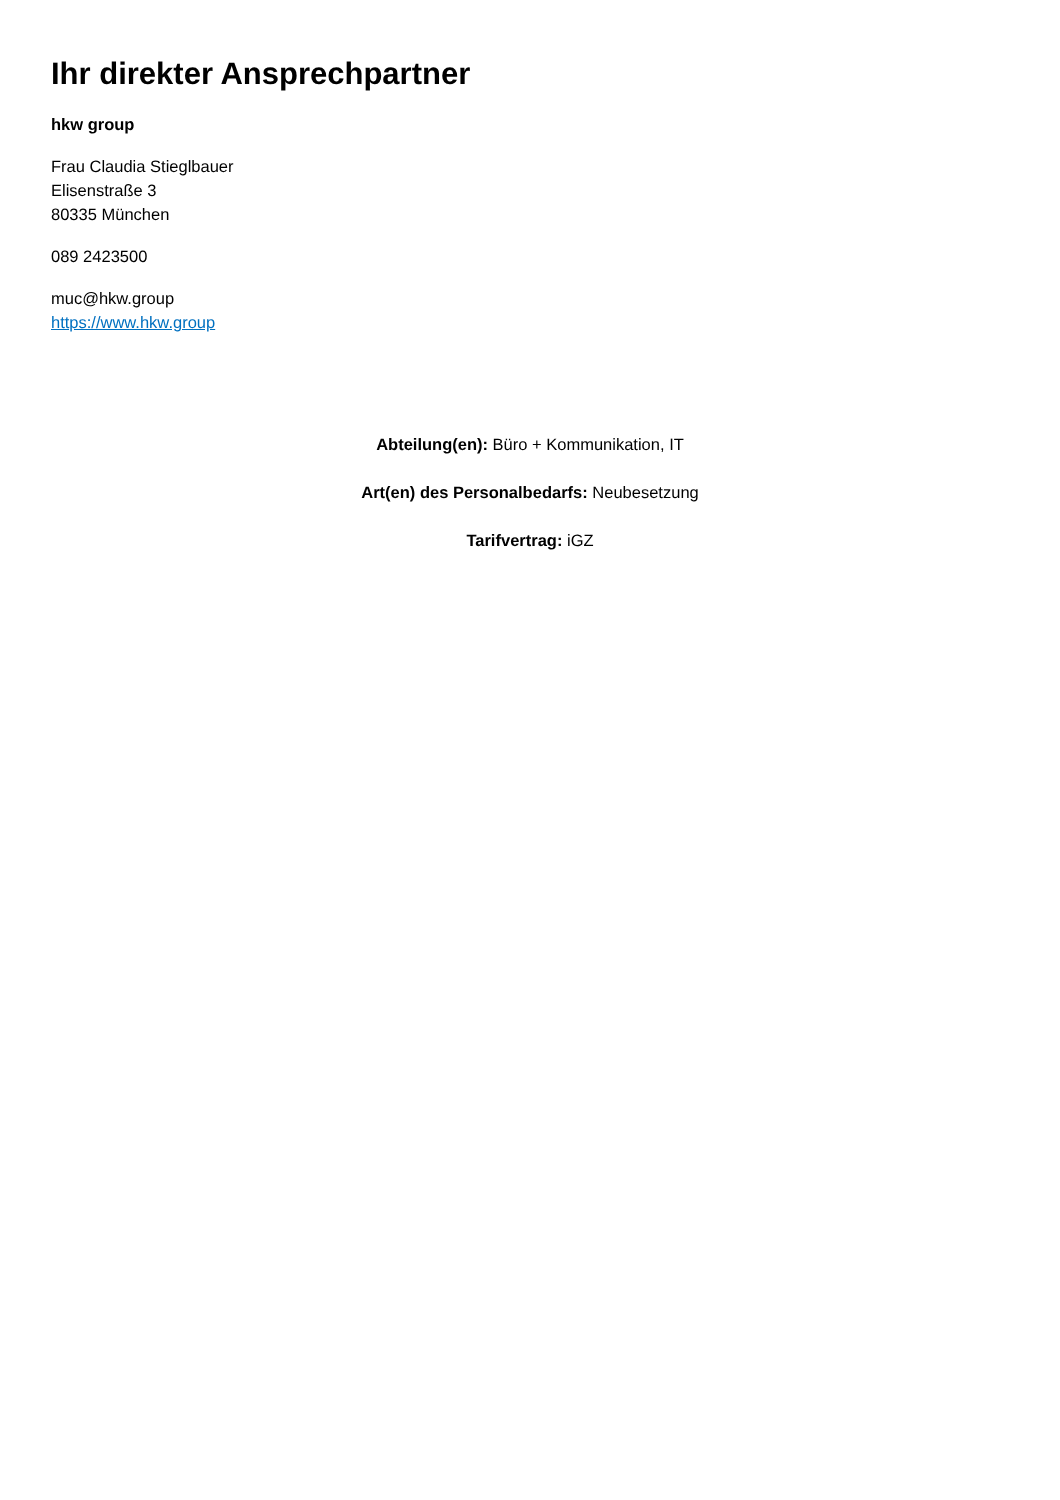Ihr direkter Ansprechpartner
hkw group
Frau Claudia Stieglbauer
Elisenstraße 3
80335 München
089 2423500
muc@hkw.group
https://www.hkw.group
Abteilung(en): Büro + Kommunikation, IT
Art(en) des Personalbedarfs: Neubesetzung
Tarifvertrag: iGZ